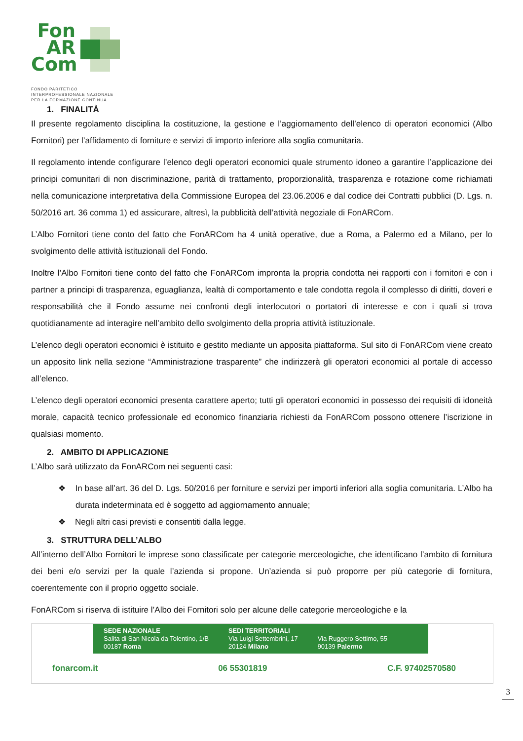Fon
AR
Com
FONDO PARITETICO
INTERPROFESSIONALE NAZIONALE
PER LA FORMAZIONE CONTINUA
1. FINALITÀ
Il presente regolamento disciplina la costituzione, la gestione e l’aggiornamento dell’elenco di operatori economici (Albo Fornitori) per l’affidamento di forniture e servizi di importo inferiore alla soglia comunitaria.
Il regolamento intende configurare l’elenco degli operatori economici quale strumento idoneo a garantire l’applicazione dei principi comunitari di non discriminazione, parità di trattamento, proporzionalità, trasparenza e rotazione come richiamati nella comunicazione interpretativa della Commissione Europea del 23.06.2006 e dal codice dei Contratti pubblici (D. Lgs. n. 50/2016 art. 36 comma 1) ed assicurare, altresì, la pubblicità dell’attività negoziale di FonARCom.
L’Albo Fornitori tiene conto del fatto che FonARCom ha 4 unità operative, due a Roma, a Palermo ed a Milano, per lo svolgimento delle attività istituzionali del Fondo.
Inoltre l’Albo Fornitori tiene conto del fatto che FonARCom impronta la propria condotta nei rapporti con i fornitori e con i partner a principi di trasparenza, eguaglianza, lealtà di comportamento e tale condotta regola il complesso di diritti, doveri e responsabilità che il Fondo assume nei confronti degli interlocutori o portatori di interesse e con i quali si trova quotidianamente ad interagire nell’ambito dello svolgimento della propria attività istituzionale.
L’elenco degli operatori economici è istituito e gestito mediante un apposita piattaforma. Sul sito di FonARCom viene creato un apposito link nella sezione “Amministrazione trasparente” che indirizzerà gli operatori economici al portale di accesso all’elenco.
L’elenco degli operatori economici presenta carattere aperto; tutti gli operatori economici in possesso dei requisiti di idoneità morale, capacità tecnico professionale ed economico finanziaria richiesti da FonARCom possono ottenere l’iscrizione in qualsiasi momento.
2. AMBITO DI APPLICAZIONE
L’Albo sarà utilizzato da FonARCom nei seguenti casi:
❖ In base all’art. 36 del D. Lgs. 50/2016 per forniture e servizi per importi inferiori alla soglia comunitaria. L’Albo ha durata indeterminata ed è soggetto ad aggiornamento annuale;
❖ Negli altri casi previsti e consentiti dalla legge.
3. STRUTTURA DELL’ALBO
All’interno dell’Albo Fornitori le imprese sono classificate per categorie merceologiche, che identificano l’ambito di fornitura dei beni e/o servizi per la quale l’azienda si propone. Un’azienda si può proporre per più categorie di fornitura, coerentemente con il proprio oggetto sociale.
FonARCom si riserva di istituire l’Albo dei Fornitori solo per alcune delle categorie merceologiche e la
SEDE NAZIONALE
Salita di San Nicola da Tolentino, 1/B
00187 Roma
SEDI TERRITORIALI
Via Luigi Settembrini, 17
20124 Milano
Via Ruggero Settimo, 55
90139 Palermo
fonarcom.it 06 55301819 C.F. 97402570580
3